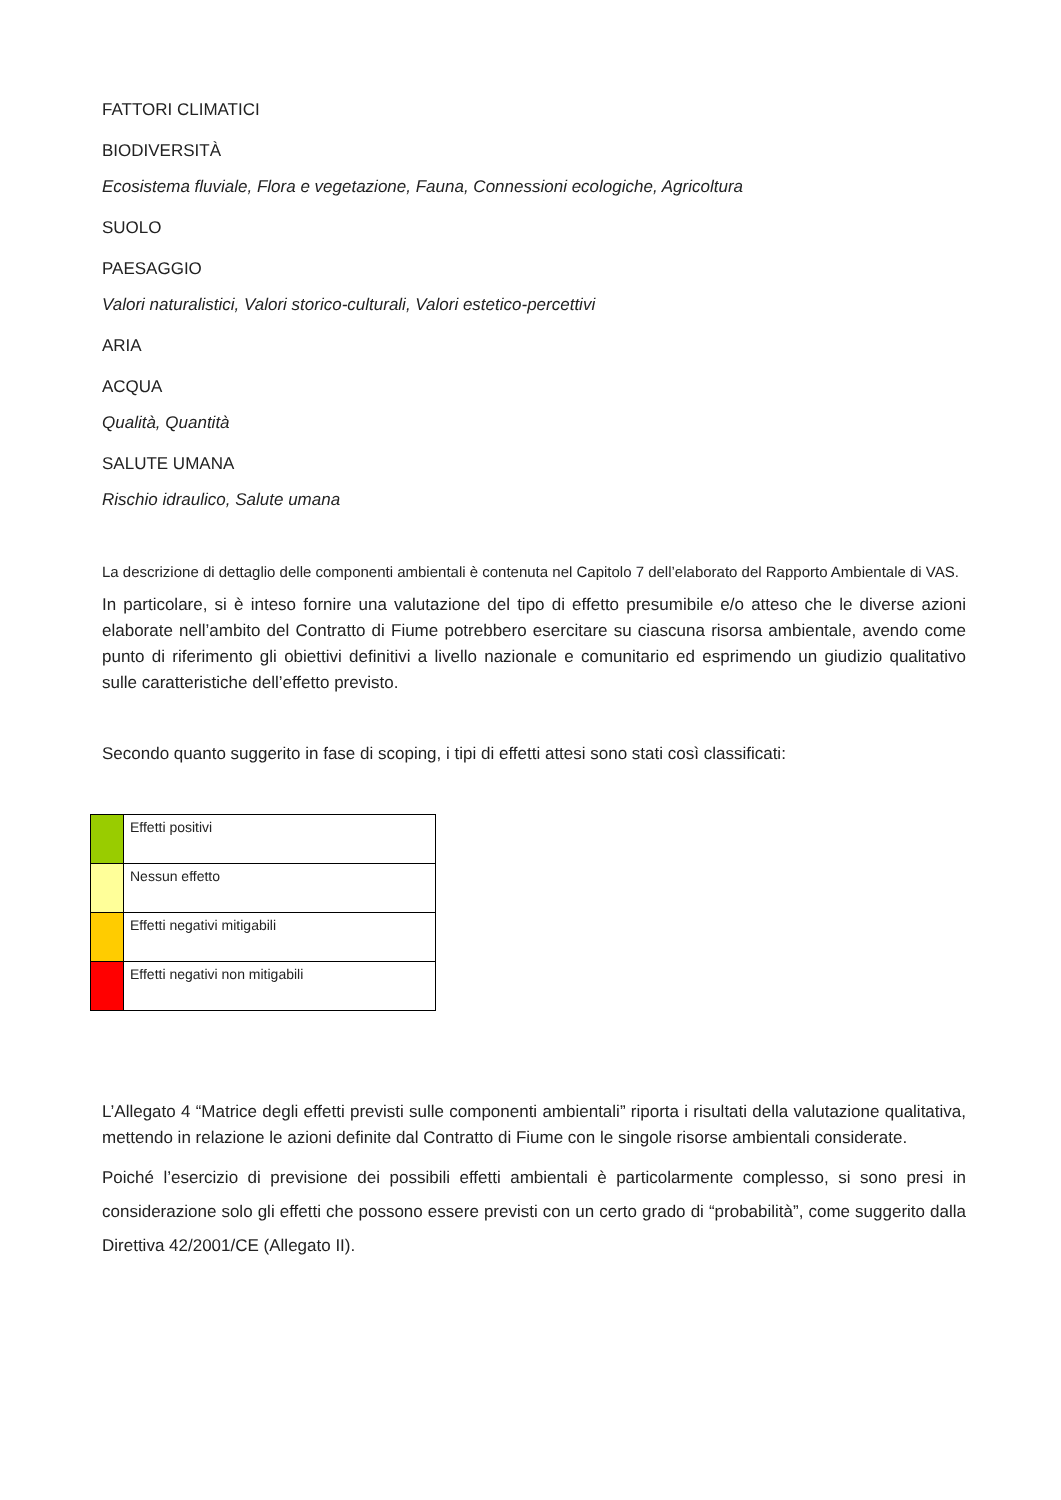FATTORI CLIMATICI
BIODIVERSITÀ
Ecosistema fluviale, Flora e vegetazione, Fauna, Connessioni ecologiche, Agricoltura
SUOLO
PAESAGGIO
Valori naturalistici, Valori storico-culturali, Valori estetico-percettivi
ARIA
ACQUA
Qualità, Quantità
SALUTE UMANA
Rischio idraulico, Salute umana
La descrizione di dettaglio delle componenti ambientali è contenuta nel Capitolo 7 dell’elaborato del Rapporto Ambientale di VAS.
In particolare, si è inteso fornire una valutazione del tipo di effetto presumibile e/o atteso che le diverse azioni elaborate nell’ambito del Contratto di Fiume potrebbero esercitare su ciascuna risorsa ambientale, avendo come punto di riferimento gli obiettivi definitivi a livello nazionale e comunitario ed esprimendo un giudizio qualitativo sulle caratteristiche dell’effetto previsto.
Secondo quanto suggerito in fase di scoping, i tipi di effetti attesi sono stati così classificati:
| | Effetti positivi |
| | Nessun effetto |
| | Effetti negativi mitigabili |
| | Effetti negativi non mitigabili |
L’Allegato 4 “Matrice degli effetti previsti sulle componenti ambientali” riporta i risultati della valutazione qualitativa, mettendo in relazione le azioni definite dal Contratto di Fiume con le singole risorse ambientali considerate.
Poiché l’esercizio di previsione dei possibili effetti ambientali è particolarmente complesso, si sono presi in considerazione solo gli effetti che possono essere previsti con un certo grado di “probabilità”, come suggerito dalla Direttiva 42/2001/CE (Allegato II).